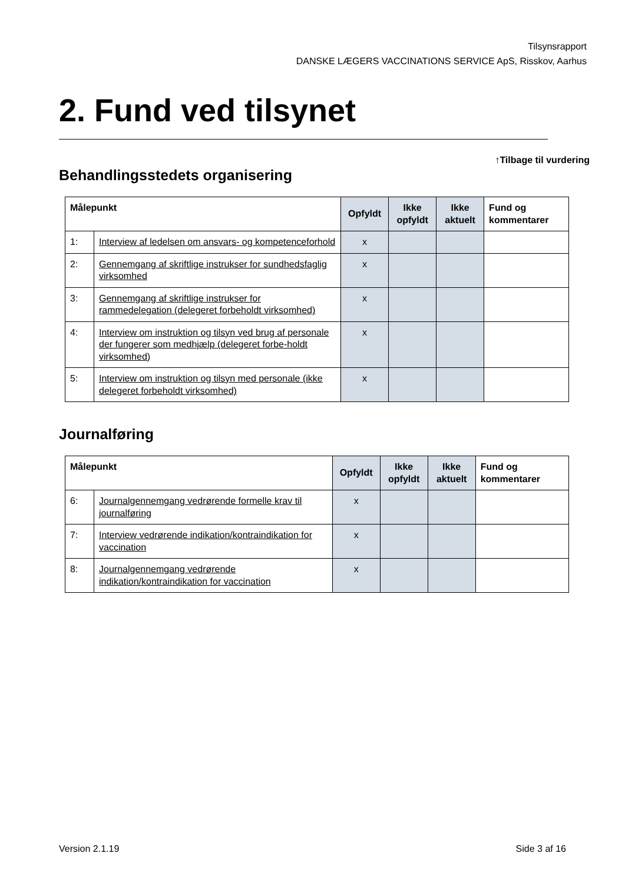Tilsynsrapport
DANSKE LÆGERS VACCINATIONS SERVICE ApS, Risskov, Aarhus
2. Fund ved tilsynet
↑Tilbage til vurdering
Behandlingsstedets organisering
| Målepunkt | | Opfyldt | Ikke opfyldt | Ikke aktuelt | Fund og kommentarer |
| --- | --- | --- | --- | --- | --- |
| 1: | Interview af ledelsen om ansvars- og kompetenceforhold | x | | | |
| 2: | Gennemgang af skriftlige instrukser for sundhedsfaglig virksomhed | x | | | |
| 3: | Gennemgang af skriftlige instrukser for rammedelegation (delegeret forbeholdt virksomhed) | x | | | |
| 4: | Interview om instruktion og tilsyn ved brug af personale der fungerer som medhjælp (delegeret forbe-holdt virksomhed) | x | | | |
| 5: | Interview om instruktion og tilsyn med personale (ikke delegeret forbeholdt virksomhed) | x | | | |
Journalføring
| Målepunkt | | Opfyldt | Ikke opfyldt | Ikke aktuelt | Fund og kommentarer |
| --- | --- | --- | --- | --- | --- |
| 6: | Journalgennemgang vedrørende formelle krav til journalføring | x | | | |
| 7: | Interview vedrørende indikation/kontraindikation for vaccination | x | | | |
| 8: | Journalgennemgang vedrørende indikation/kontraindikation for vaccination | x | | | |
Version 2.1.19 Side 3 af 16